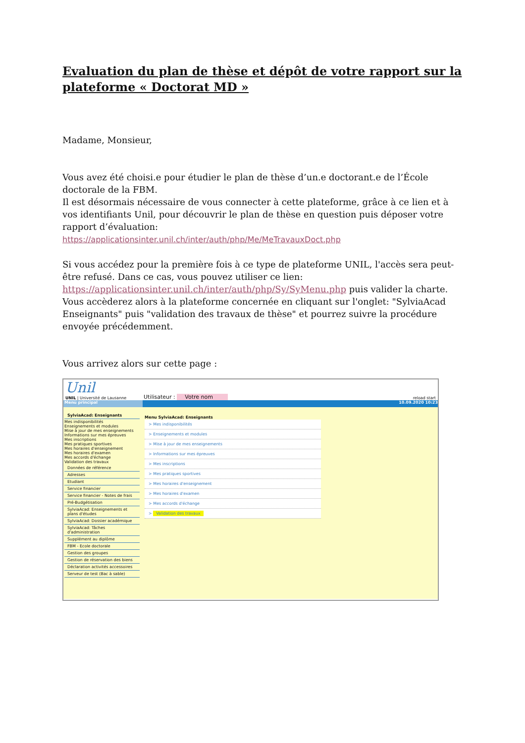Evaluation du plan de thèse et dépôt de votre rapport sur la plateforme « Doctorat MD »
Madame, Monsieur,
Vous avez été choisi.e pour étudier le plan de thèse d’un.e doctorant.e de l’École doctorale de la FBM.
Il est désormais nécessaire de vous connecter à cette plateforme, grâce à ce lien et à vos identifiants Unil, pour découvrir le plan de thèse en question puis déposer votre rapport d’évaluation:
https://applicationsinter.unil.ch/inter/auth/php/Me/MeTravauxDoct.php
Si vous accédez pour la première fois à ce type de plateforme UNIL, l'accès sera peut-être refusé. Dans ce cas, vous pouvez utiliser ce lien:
https://applicationsinter.unil.ch/inter/auth/php/Sy/SyMenu.php puis valider la charte. Vous accèderez alors à la plateforme concernée en cliquant sur l'onglet: "SylviaAcad Enseignants" puis "validation des travaux de thèse" et pourrez suivre la procédure envoyée précédemment.
Vous arrivez alors sur cette page :
Unil
UNIL | Université de Lausanne
Utilisateur : Votre nom reload start
Menu principal 10.09.2020 10:23
SylviaAcad: Enseignants
Mes indisponibilités
Enseignements et modules
Mise à jour de mes enseignements
Informations sur mes épreuves
Mes inscriptions
Mes pratiques sportives
Mes horaires d'enseignement
Mes horaires d'examen
Mes accords d'échange
Validation des travaux
Données de référence
Adresses
Etudiant
Service financier
Service financier - Notes de frais
Pré-Budgétisation
SylviaAcad: Enseignements et plans d'études
SylviaAcad: Dossier académique
SylviaAcad: Tâches d'administration
Supplément au diplôme
FBM - Ecole doctorale
Gestion des groupes
Gestion de réservation des biens
Déclaration activités accessoires
Serveur de test (Bac à sable)
Menu SylviaAcad: Enseignants
> Mes indisponibilités
> Enseignements et modules
> Mise à jour de mes enseignements
> Informations sur mes épreuves
> Mes inscriptions
> Mes pratiques sportives
> Mes horaires d'enseignement
> Mes horaires d'examen
> Mes accords d'échange
> Validation des travaux